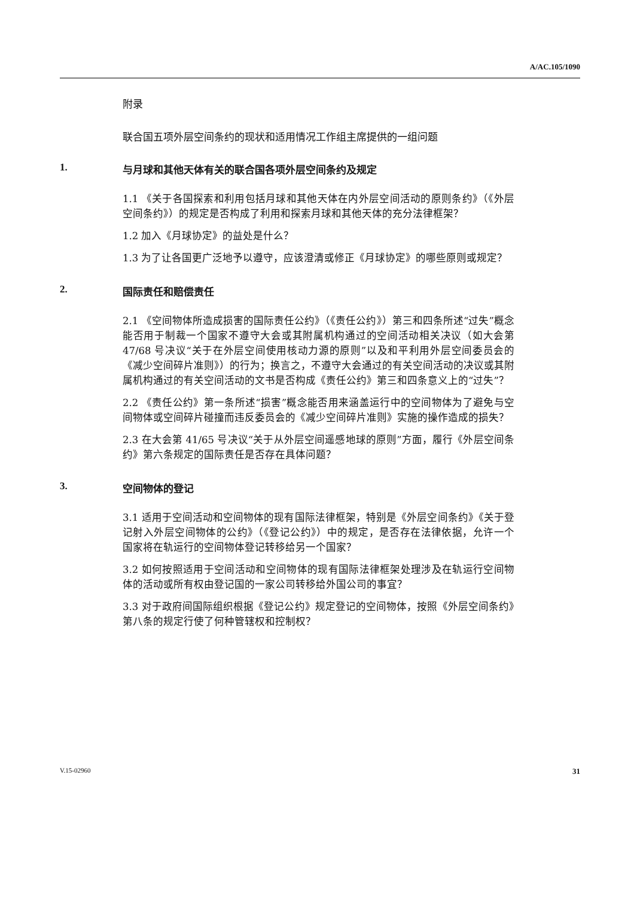A/AC.105/1090
附录
联合国五项外层空间条约的现状和适用情况工作组主席提供的一组问题
1. 与月球和其他天体有关的联合国各项外层空间条约及规定
1.1 《关于各国探索和利用包括月球和其他天体在内外层空间活动的原则条约》（《外层空间条约》）的规定是否构成了利用和探索月球和其他天体的充分法律框架？
1.2 加入《月球协定》的益处是什么？
1.3 为了让各国更广泛地予以遵守，应该澄清或修正《月球协定》的哪些原则或规定？
2. 国际责任和赔偿责任
2.1 《空间物体所造成损害的国际责任公约》（《责任公约》）第三和四条所述“过失”概念能否用于制裁一个国家不遵守大会或其附属机构通过的空间活动相关决议（如大会第 47/68 号决议“关于在外层空间使用核动力源的原则”以及和平利用外层空间委员会的《减少空间碎片准则》）的行为；换言之，不遵守大会通过的有关空间活动的决议或其附属机构通过的有关空间活动的文书是否构成《责任公约》第三和四条意义上的“过失”？
2.2 《责任公约》第一条所述“损害”概念能否用来涵盖运行中的空间物体为了避免与空间物体或空间碎片碰撞而违反委员会的《减少空间碎片准则》实施的操作造成的损失？
2.3 在大会第 41/65 号决议“关于从外层空间遥感地球的原则”方面，履行《外层空间条约》第六条规定的国际责任是否存在具体问题？
3. 空间物体的登记
3.1 适用于空间活动和空间物体的现有国际法律框架，特别是《外层空间条约》《关于登记射入外层空间物体的公约》（《登记公约》）中的规定，是否存在法律依据，允许一个国家将在轨运行的空间物体登记转移给另一个国家？
3.2 如何按照适用于空间活动和空间物体的现有国际法律框架处理涉及在轨运行空间物体的活动或所有权由登记国的一家公司转移给外国公司的事宜？
3.3 对于政府间国际组织根据《登记公约》规定登记的空间物体，按照《外层空间条约》第八条的规定行使了何种管辖权和控制权？
V.15-02960 31